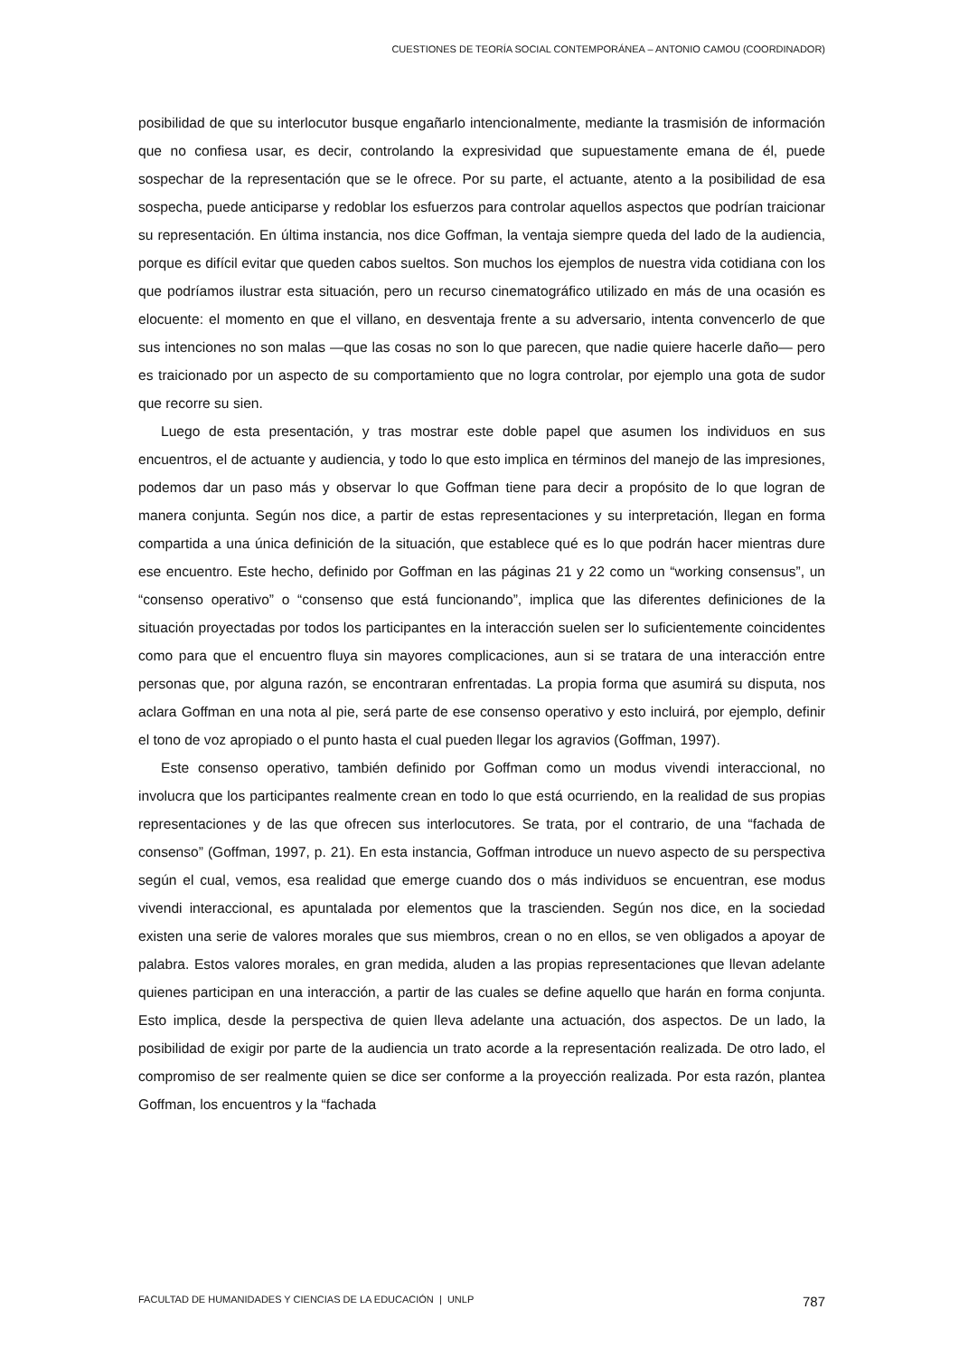CUESTIONES DE TEORÍA SOCIAL CONTEMPORÁNEA – ANTONIO CAMOU (COORDINADOR)
posibilidad de que su interlocutor busque engañarlo intencionalmente, mediante la trasmisión de información que no confiesa usar, es decir, controlando la expresividad que supuestamente emana de él, puede sospechar de la representación que se le ofrece. Por su parte, el actuante, atento a la posibilidad de esa sospecha, puede anticiparse y redoblar los esfuerzos para controlar aquellos aspectos que podrían traicionar su representación. En última instancia, nos dice Goffman, la ventaja siempre queda del lado de la audiencia, porque es difícil evitar que queden cabos sueltos. Son muchos los ejemplos de nuestra vida cotidiana con los que podríamos ilustrar esta situación, pero un recurso cinematográfico utilizado en más de una ocasión es elocuente: el momento en que el villano, en desventaja frente a su adversario, intenta convencerlo de que sus intenciones no son malas —que las cosas no son lo que parecen, que nadie quiere hacerle daño— pero es traicionado por un aspecto de su comportamiento que no logra controlar, por ejemplo una gota de sudor que recorre su sien.
Luego de esta presentación, y tras mostrar este doble papel que asumen los individuos en sus encuentros, el de actuante y audiencia, y todo lo que esto implica en términos del manejo de las impresiones, podemos dar un paso más y observar lo que Goffman tiene para decir a propósito de lo que logran de manera conjunta. Según nos dice, a partir de estas representaciones y su interpretación, llegan en forma compartida a una única definición de la situación, que establece qué es lo que podrán hacer mientras dure ese encuentro. Este hecho, definido por Goffman en las páginas 21 y 22 como un “working consensus”, un “consenso operativo” o “consenso que está funcionando”, implica que las diferentes definiciones de la situación proyectadas por todos los participantes en la interacción suelen ser lo suficientemente coincidentes como para que el encuentro fluya sin mayores complicaciones, aun si se tratara de una interacción entre personas que, por alguna razón, se encontraran enfrentadas. La propia forma que asumirá su disputa, nos aclara Goffman en una nota al pie, será parte de ese consenso operativo y esto incluirá, por ejemplo, definir el tono de voz apropiado o el punto hasta el cual pueden llegar los agravios (Goffman, 1997).
Este consenso operativo, también definido por Goffman como un modus vivendi interaccional, no involucra que los participantes realmente crean en todo lo que está ocurriendo, en la realidad de sus propias representaciones y de las que ofrecen sus interlocutores. Se trata, por el contrario, de una “fachada de consenso” (Goffman, 1997, p. 21). En esta instancia, Goffman introduce un nuevo aspecto de su perspectiva según el cual, vemos, esa realidad que emerge cuando dos o más individuos se encuentran, ese modus vivendi interaccional, es apuntalada por elementos que la trascienden. Según nos dice, en la sociedad existen una serie de valores morales que sus miembros, crean o no en ellos, se ven obligados a apoyar de palabra. Estos valores morales, en gran medida, aluden a las propias representaciones que llevan adelante quienes participan en una interacción, a partir de las cuales se define aquello que harán en forma conjunta. Esto implica, desde la perspectiva de quien lleva adelante una actuación, dos aspectos. De un lado, la posibilidad de exigir por parte de la audiencia un trato acorde a la representación realizada. De otro lado, el compromiso de ser realmente quien se dice ser conforme a la proyección realizada. Por esta razón, plantea Goffman, los encuentros y la “fachada
FACULTAD DE HUMANIDADES Y CIENCIAS DE LA EDUCACIÓN | UNLP 787